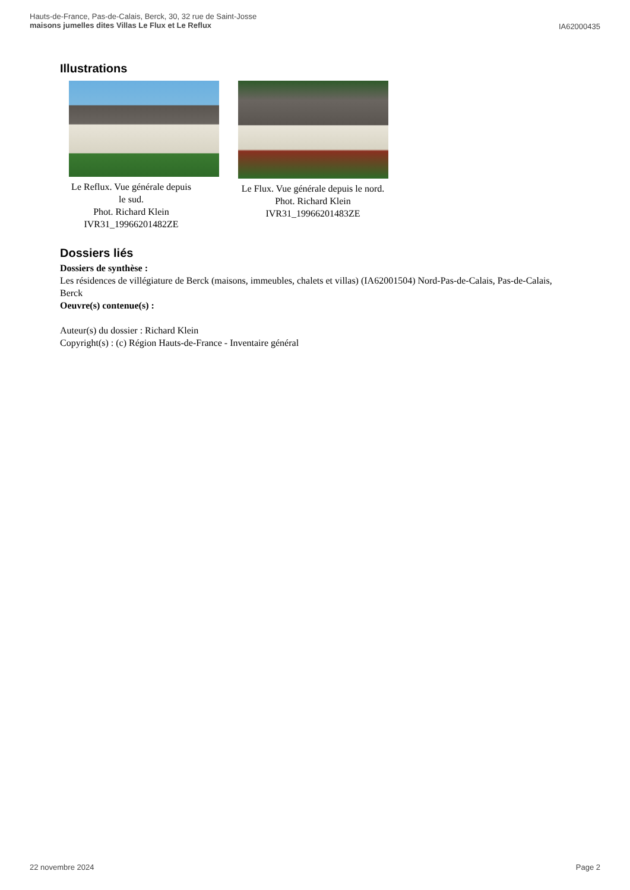Hauts-de-France, Pas-de-Calais, Berck, 30, 32 rue de Saint-Josse
maisons jumelles dites Villas Le Flux et Le Reflux
IA62000435
Illustrations
Le Reflux. Vue générale depuis le sud.
Phot. Richard Klein
IVR31_19966201482ZE
Le Flux. Vue générale depuis le nord.
Phot. Richard Klein
IVR31_19966201483ZE
Dossiers liés
Dossiers de synthèse :
Les résidences de villégiature de Berck (maisons, immeubles, chalets et villas) (IA62001504) Nord-Pas-de-Calais, Pas-de-Calais, Berck
Oeuvre(s) contenue(s) :
Auteur(s) du dossier : Richard Klein
Copyright(s) : (c) Région Hauts-de-France - Inventaire général
22 novembre 2024 Page 2